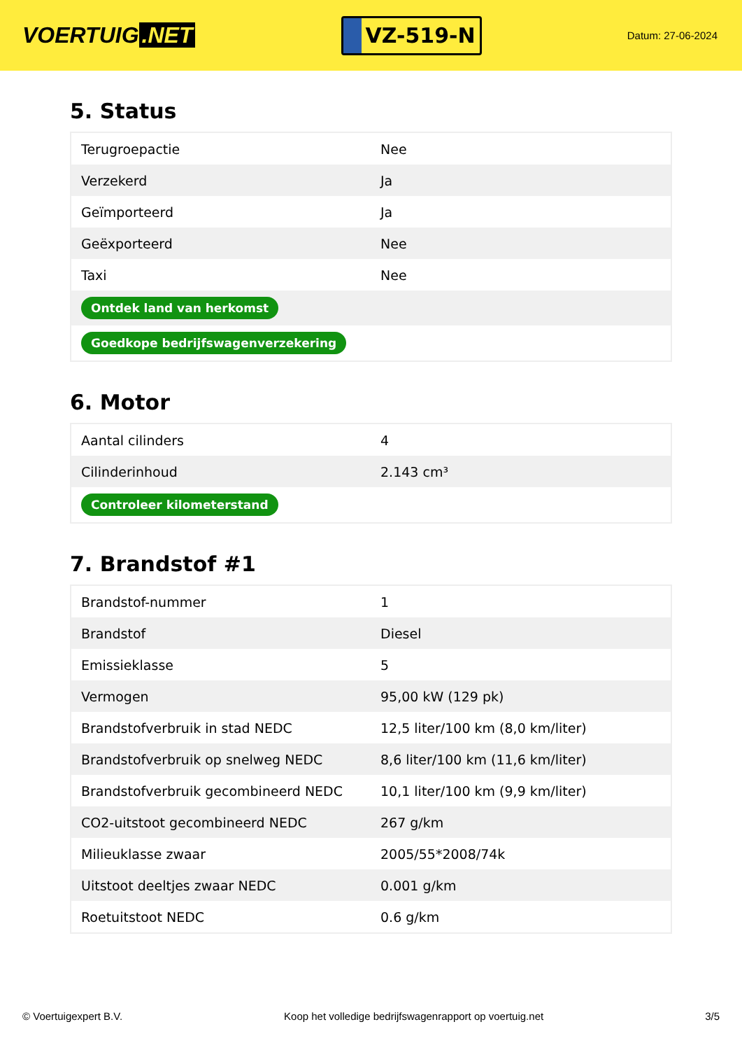VOERTUIG.NET
VZ-519-N
Datum: 27-06-2024
5. Status
| Terugroepactie | Nee |
| Verzekerd | Ja |
| Geïmporteerd | Ja |
| Geëxporteerd | Nee |
| Taxi | Nee |
| Ontdek land van herkomst | |
| Goedkope bedrijfswagenverzekering | |
6. Motor
| Aantal cilinders | 4 |
| Cilinderinhoud | 2.143 cm³ |
| Controleer kilometerstand | |
7. Brandstof #1
| Brandstof-nummer | 1 |
| Brandstof | Diesel |
| Emissieklasse | 5 |
| Vermogen | 95,00 kW (129 pk) |
| Brandstofverbruik in stad NEDC | 12,5 liter/100 km (8,0 km/liter) |
| Brandstofverbruik op snelweg NEDC | 8,6 liter/100 km (11,6 km/liter) |
| Brandstofverbruik gecombineerd NEDC | 10,1 liter/100 km (9,9 km/liter) |
| CO2-uitstoot gecombineerd NEDC | 267 g/km |
| Milieuklasse zwaar | 2005/55*2008/74k |
| Uitstoot deeltjes zwaar NEDC | 0.001 g/km |
| Roetuitstoot NEDC | 0.6 g/km |
© Voertuigexpert B.V. Koop het volledige bedrijfswagenrapport op voertuig.net 3/5